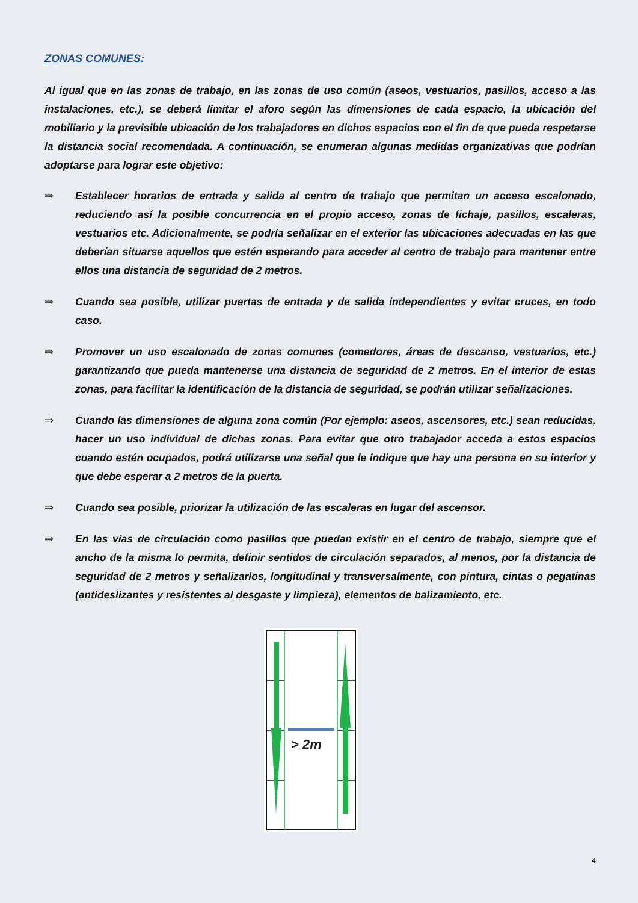ZONAS COMUNES:
Al igual que en las zonas de trabajo, en las zonas de uso común (aseos, vestuarios, pasillos, acceso a las instalaciones, etc.), se deberá limitar el aforo según las dimensiones de cada espacio, la ubicación del mobiliario y la previsible ubicación de los trabajadores en dichos espacios con el fin de que pueda respetarse la distancia social recomendada. A continuación, se enumeran algunas medidas organizativas que podrían adoptarse para lograr este objetivo:
⇒ Establecer horarios de entrada y salida al centro de trabajo que permitan un acceso escalonado, reduciendo así la posible concurrencia en el propio acceso, zonas de fichaje, pasillos, escaleras, vestuarios etc. Adicionalmente, se podría señalizar en el exterior las ubicaciones adecuadas en las que deberían situarse aquellos que estén esperando para acceder al centro de trabajo para mantener entre ellos una distancia de seguridad de 2 metros.
⇒ Cuando sea posible, utilizar puertas de entrada y de salida independientes y evitar cruces, en todo caso.
⇒ Promover un uso escalonado de zonas comunes (comedores, áreas de descanso, vestuarios, etc.) garantizando que pueda mantenerse una distancia de seguridad de 2 metros. En el interior de estas zonas, para facilitar la identificación de la distancia de seguridad, se podrán utilizar señalizaciones.
⇒ Cuando las dimensiones de alguna zona común (Por ejemplo: aseos, ascensores, etc.) sean reducidas, hacer un uso individual de dichas zonas. Para evitar que otro trabajador acceda a estos espacios cuando estén ocupados, podrá utilizarse una señal que le indique que hay una persona en su interior y que debe esperar a 2 metros de la puerta.
⇒ Cuando sea posible, priorizar la utilización de las escaleras en lugar del ascensor.
⇒ En las vías de circulación como pasillos que puedan existir en el centro de trabajo, siempre que el ancho de la misma lo permita, definir sentidos de circulación separados, al menos, por la distancia de seguridad de 2 metros y señalizarlos, longitudinal y transversalmente, con pintura, cintas o pegatinas (antideslizantes y resistentes al desgaste y limpieza), elementos de balizamiento, etc.
> 2m
4